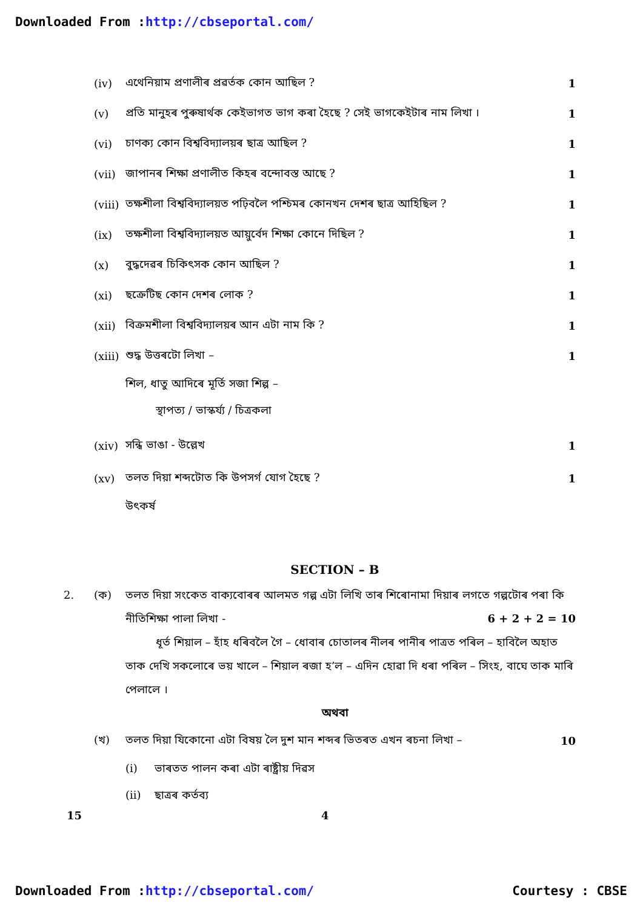Downloaded From :http://cbseportal.com/
(iv) এথেনিয়াম প্ৰণালীৰ প্ৰৱৰ্তক কোন আছিল ? 1
(v) প্ৰতি মানুহৰ পুৰুষাৰ্থক কেইভাগত ভাগ কৰা হৈছে ? সেই ভাগকেইটাৰ নাম লিখা । 1
(vi) চাণক্য কোন বিশ্ববিদ্যালয়ৰ ছাত্ৰ আছিল ? 1
(vii) জাপানৰ শিক্ষা প্ৰণালীত কিহৰ বন্দোবস্ত আছে ? 1
(viii) তক্ষশীলা বিশ্ববিদ্যালয়ত পঢ়িবলৈ পশ্চিমৰ কোনখন দেশৰ ছাত্ৰ আহিছিল ? 1
(ix) তক্ষশীলা বিশ্ববিদ্যালয়ত আয়ুৰ্বেদ শিক্ষা কোনে দিছিল ? 1
(x) বুদ্ধদেৱৰ চিকিৎসক কোন আছিল ? 1
(xi) ছক্ৰেটিছ কোন দেশৰ লোক ? 1
(xii) বিক্ৰমশীলা বিশ্ববিদ্যালয়ৰ আন এটা নাম কি ? 1
(xiii) শুদ্ধ উত্তৰটো লিখা – 1
শিল, ধাতু আদিৰে মূৰ্তি সজা শিল্প –
স্থাপত্য / ভাস্কৰ্য্য / চিত্ৰকলা
(xiv) সন্ধি ভাঙা - উল্লেখ 1
(xv) তলত দিয়া শব্দটোত কি উপসৰ্গ যোগ হৈছে ? 1
উৎকৰ্ষ
SECTION – B
2. (ক) তলত দিয়া সংকেত বাক্যবোৰৰ আলমত গল্প এটা লিখি তাৰ শিৰোনামা দিয়াৰ লগতে গল্পটোৰ পৰা কি নীতিশিক্ষা পালা লিখা - 6 + 2 + 2 = 10
ধূৰ্ত শিয়াল – হাঁহ ধৰিবলৈ গৈ – ধোবাৰ চোতালৰ নীলৰ পানীৰ পাত্ৰত পৰিল – হাবিলৈ অহাত তাক দেখি সকলোৰে ভয় খালে – শিয়াল ৰজা হ’ল – এদিন হোৱা দি ধৰা পৰিল – সিংহ, বাঘে তাক মাৰি পেলালে ।
অথবা
(খ) তলত দিয়া যিকোনো এটা বিষয় লৈ দুশ মান শব্দৰ ভিতৰত এখন ৰচনা লিখা – 10
(i) ভাৰতত পালন কৰা এটা ৰাষ্ট্ৰীয় দিৱস
(ii) ছাত্ৰৰ কৰ্তব্য
15 4
Downloaded From :http://cbseportal.com/ Courtesy : CBSE